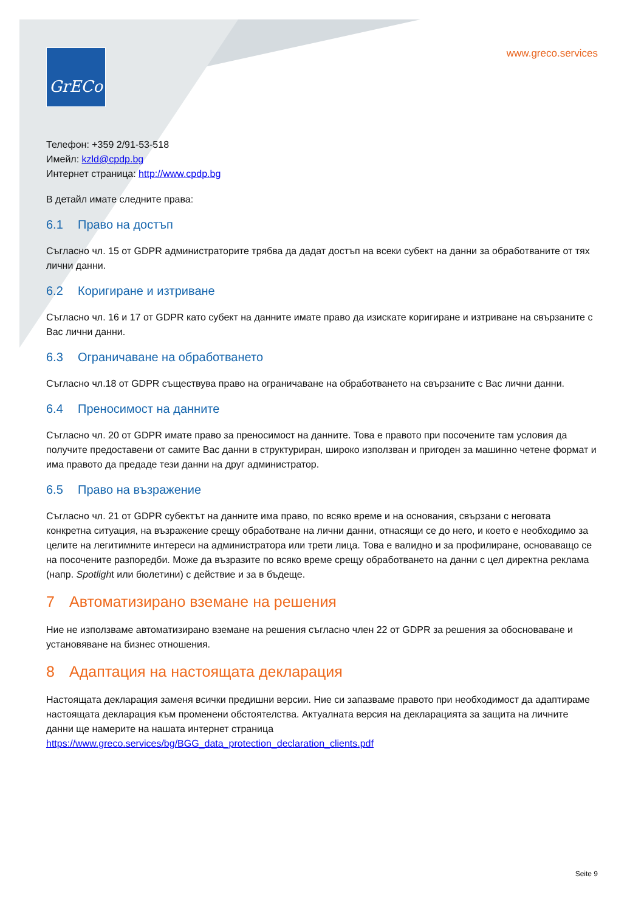GrECo
www.greco.services
Телефон: +359 2/91-53-518
Имейл: kzld@cpdp.bg
Интернет страница: http://www.cpdp.bg
В детайл имате следните права:
6.1 Право на достъп
Съгласно чл. 15 от GDPR администраторите трябва да дадат достъп на всеки субект на данни за обработваните от тях лични данни.
6.2 Коригиране и изтриване
Съгласно чл. 16 и 17 от GDPR като субект на данните имате право да изискате коригиране и изтриване на свързаните с Вас лични данни.
6.3 Ограничаване на обработването
Съгласно чл.18 от GDPR съществува право на ограничаване на обработването на свързаните с Вас лични данни.
6.4 Преносимост на данните
Съгласно чл. 20 от GDPR имате право за преносимост на данните. Това е правото при посочените там условия да получите предоставени от самите Вас данни в структуриран, широко използван и пригоден за машинно четене формат и има правото да предаде тези данни на друг администратор.
6.5 Право на възражение
Съгласно чл. 21 от GDPR субектът на данните има право, по всяко време и на основания, свързани с неговата конкретна ситуация, на възражение срещу обработване на лични данни, отнасящи се до него, и което е необходимо за целите на легитимните интереси на администратора или трети лица. Това е валидно и за профилиране, основаващо се на посочените разпоредби. Може да възразите по всяко време срещу обработването на данни с цел директна реклама (напр. Spotlight или бюлетини) с действие и за в бъдеще.
7 Автоматизирано вземане на решения
Ние не използваме автоматизирано вземане на решения съгласно член 22 от GDPR за решения за обосноваване и установяване на бизнес отношения.
8 Адаптация на настоящата декларация
Настоящата декларация заменя всички предишни версии. Ние си запазваме правото при необходимост да адаптираме настоящата декларация към променени обстоятелства. Актуалната версия на декларацията за защита на личните данни ще намерите на нашата интернет страница https://www.greco.services/bg/BGG_data_protection_declaration_clients.pdf
Seite 9